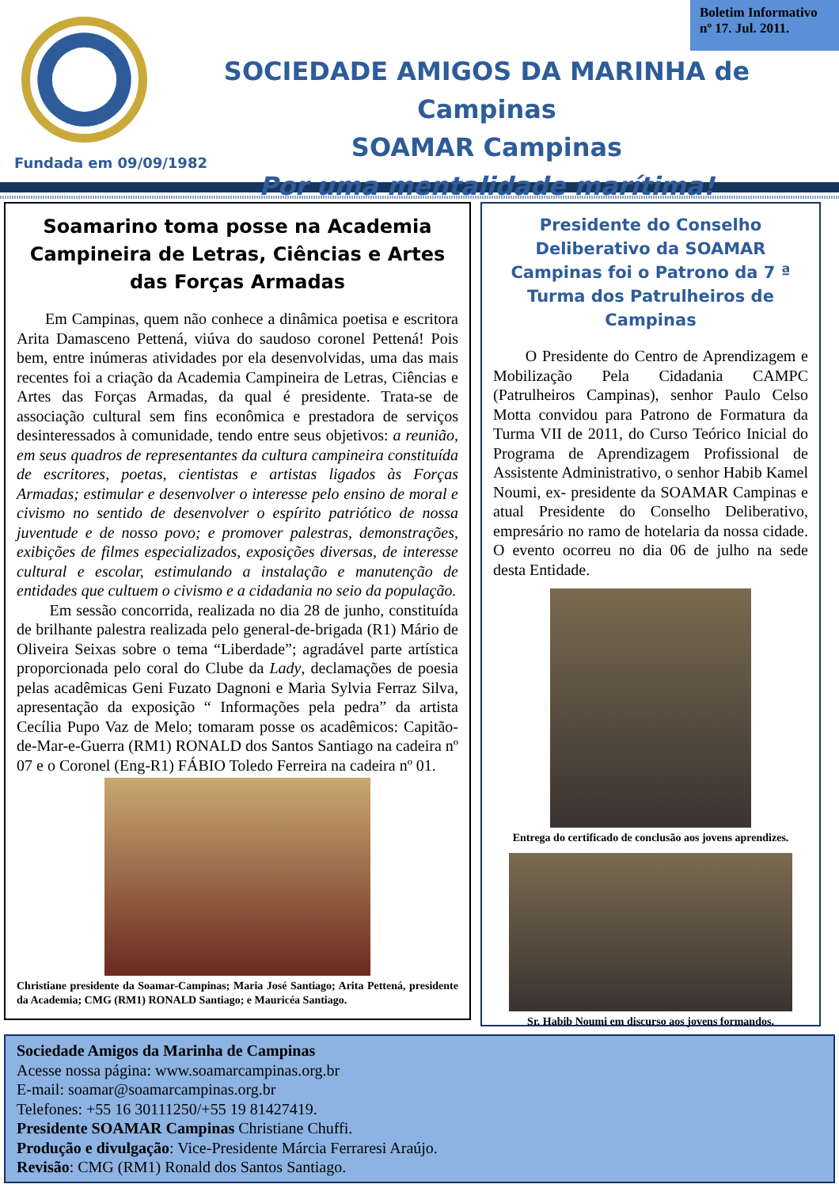Fundada em 09/09/1982
Boletim Informativo
nº 17. Jul. 2011.
SOCIEDADE AMIGOS DA MARINHA de Campinas
SOAMAR Campinas
Por uma mentalidade marítima!
Soamarino toma posse na Academia Campineira de Letras, Ciências e Artes das Forças Armadas
Em Campinas, quem não conhece a dinâmica poetisa e escritora Arita Damasceno Pettená, viúva do saudoso coronel Pettená! Pois bem, entre inúmeras atividades por ela desenvolvidas, uma das mais recentes foi a criação da Academia Campineira de Letras, Ciências e Artes das Forças Armadas, da qual é presidente. Trata-se de associação cultural sem fins econômica e prestadora de serviços desinteressados à comunidade, tendo entre seus objetivos: a reunião, em seus quadros de representantes da cultura campineira constituída de escritores, poetas, cientistas e artistas ligados às Forças Armadas; estimular e desenvolver o interesse pelo ensino de moral e civismo no sentido de desenvolver o espírito patriótico de nossa juventude e de nosso povo; e promover palestras, demonstrações, exibições de filmes especializados, exposições diversas, de interesse cultural e escolar, estimulando a instalação e manutenção de entidades que cultuem o civismo e a cidadania no seio da população.
Em sessão concorrida, realizada no dia 28 de junho, constituída de brilhante palestra realizada pelo general-de-brigada (R1) Mário de Oliveira Seixas sobre o tema “Liberdade”; agradável parte artística proporcionada pelo coral do Clube da Lady, declamações de poesia pelas acadêmicas Geni Fuzato Dagnoni e Maria Sylvia Ferraz Silva, apresentação da exposição “ Informações pela pedra” da artista Cecília Pupo Vaz de Melo; tomaram posse os acadêmicos: Capitão-de-Mar-e-Guerra (RM1) RONALD dos Santos Santiago na cadeira nº 07 e o Coronel (Eng-R1) FÁBIO Toledo Ferreira na cadeira nº 01.
Christiane presidente da Soamar-Campinas; Maria José Santiago; Arita Pettená, presidente da Academia; CMG (RM1) RONALD Santiago; e Mauricéa Santiago.
Presidente do Conselho Deliberativo da SOAMAR Campinas foi o Patrono da 7 ª Turma dos Patrulheiros de Campinas
O Presidente do Centro de Aprendizagem e Mobilização Pela Cidadania CAMPC (Patrulheiros Campinas), senhor Paulo Celso Motta convidou para Patrono de Formatura da Turma VII de 2011, do Curso Teórico Inicial do Programa de Aprendizagem Profissional de Assistente Administrativo, o senhor Habib Kamel Noumi, ex- presidente da SOAMAR Campinas e atual Presidente do Conselho Deliberativo, empresário no ramo de hotelaria da nossa cidade. O evento ocorreu no dia 06 de julho na sede desta Entidade.
Entrega do certificado de conclusão aos jovens aprendizes.
Sr. Habib Noumi em discurso aos jovens formandos.
Sociedade Amigos da Marinha de Campinas
Acesse nossa página: www.soamarcampinas.org.br
E-mail: soamar@soamarcampinas.org.br
Telefones: +55 16 30111250/+55 19 81427419.
Presidente SOAMAR Campinas Christiane Chuffi.
Produção e divulgação: Vice-Presidente Márcia Ferraresi Araújo.
Revisão: CMG (RM1) Ronald dos Santos Santiago.